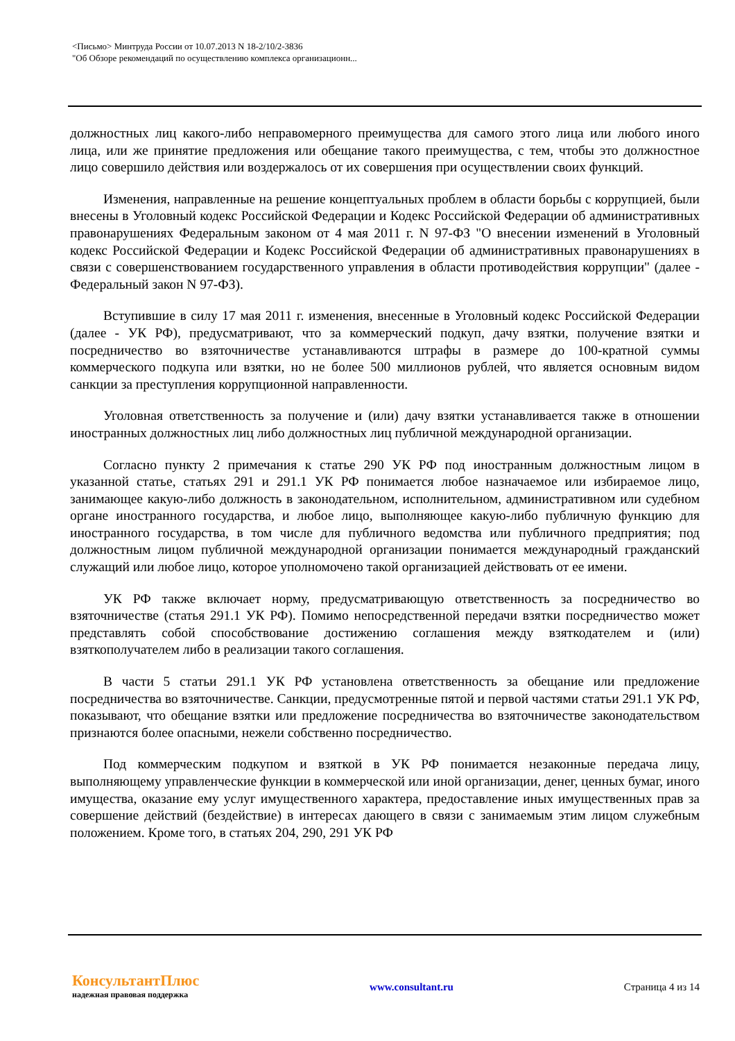<Письмо> Минтруда России от 10.07.2013 N 18-2/10/2-3836
"Об Обзоре рекомендаций по осуществлению комплекса организационн...
должностных лиц какого-либо неправомерного преимущества для самого этого лица или любого иного лица, или же принятие предложения или обещание такого преимущества, с тем, чтобы это должностное лицо совершило действия или воздержалось от их совершения при осуществлении своих функций.
Изменения, направленные на решение концептуальных проблем в области борьбы с коррупцией, были внесены в Уголовный кодекс Российской Федерации и Кодекс Российской Федерации об административных правонарушениях Федеральным законом от 4 мая 2011 г. N 97-ФЗ "О внесении изменений в Уголовный кодекс Российской Федерации и Кодекс Российской Федерации об административных правонарушениях в связи с совершенствованием государственного управления в области противодействия коррупции" (далее - Федеральный закон N 97-ФЗ).
Вступившие в силу 17 мая 2011 г. изменения, внесенные в Уголовный кодекс Российской Федерации (далее - УК РФ), предусматривают, что за коммерческий подкуп, дачу взятки, получение взятки и посредничество во взяточничестве устанавливаются штрафы в размере до 100-кратной суммы коммерческого подкупа или взятки, но не более 500 миллионов рублей, что является основным видом санкции за преступления коррупционной направленности.
Уголовная ответственность за получение и (или) дачу взятки устанавливается также в отношении иностранных должностных лиц либо должностных лиц публичной международной организации.
Согласно пункту 2 примечания к статье 290 УК РФ под иностранным должностным лицом в указанной статье, статьях 291 и 291.1 УК РФ понимается любое назначаемое или избираемое лицо, занимающее какую-либо должность в законодательном, исполнительном, административном или судебном органе иностранного государства, и любое лицо, выполняющее какую-либо публичную функцию для иностранного государства, в том числе для публичного ведомства или публичного предприятия; под должностным лицом публичной международной организации понимается международный гражданский служащий или любое лицо, которое уполномочено такой организацией действовать от ее имени.
УК РФ также включает норму, предусматривающую ответственность за посредничество во взяточничестве (статья 291.1 УК РФ). Помимо непосредственной передачи взятки посредничество может представлять собой способствование достижению соглашения между взяткодателем и (или) взяткополучателем либо в реализации такого соглашения.
В части 5 статьи 291.1 УК РФ установлена ответственность за обещание или предложение посредничества во взяточничестве. Санкции, предусмотренные пятой и первой частями статьи 291.1 УК РФ, показывают, что обещание взятки или предложение посредничества во взяточничестве законодательством признаются более опасными, нежели собственно посредничество.
Под коммерческим подкупом и взяткой в УК РФ понимается незаконные передача лицу, выполняющему управленческие функции в коммерческой или иной организации, денег, ценных бумаг, иного имущества, оказание ему услуг имущественного характера, предоставление иных имущественных прав за совершение действий (бездействие) в интересах дающего в связи с занимаемым этим лицом служебным положением. Кроме того, в статьях 204, 290, 291 УК РФ
КонсультантПлюс
надежная правовая поддержка
www.consultant.ru Страница 4 из 14